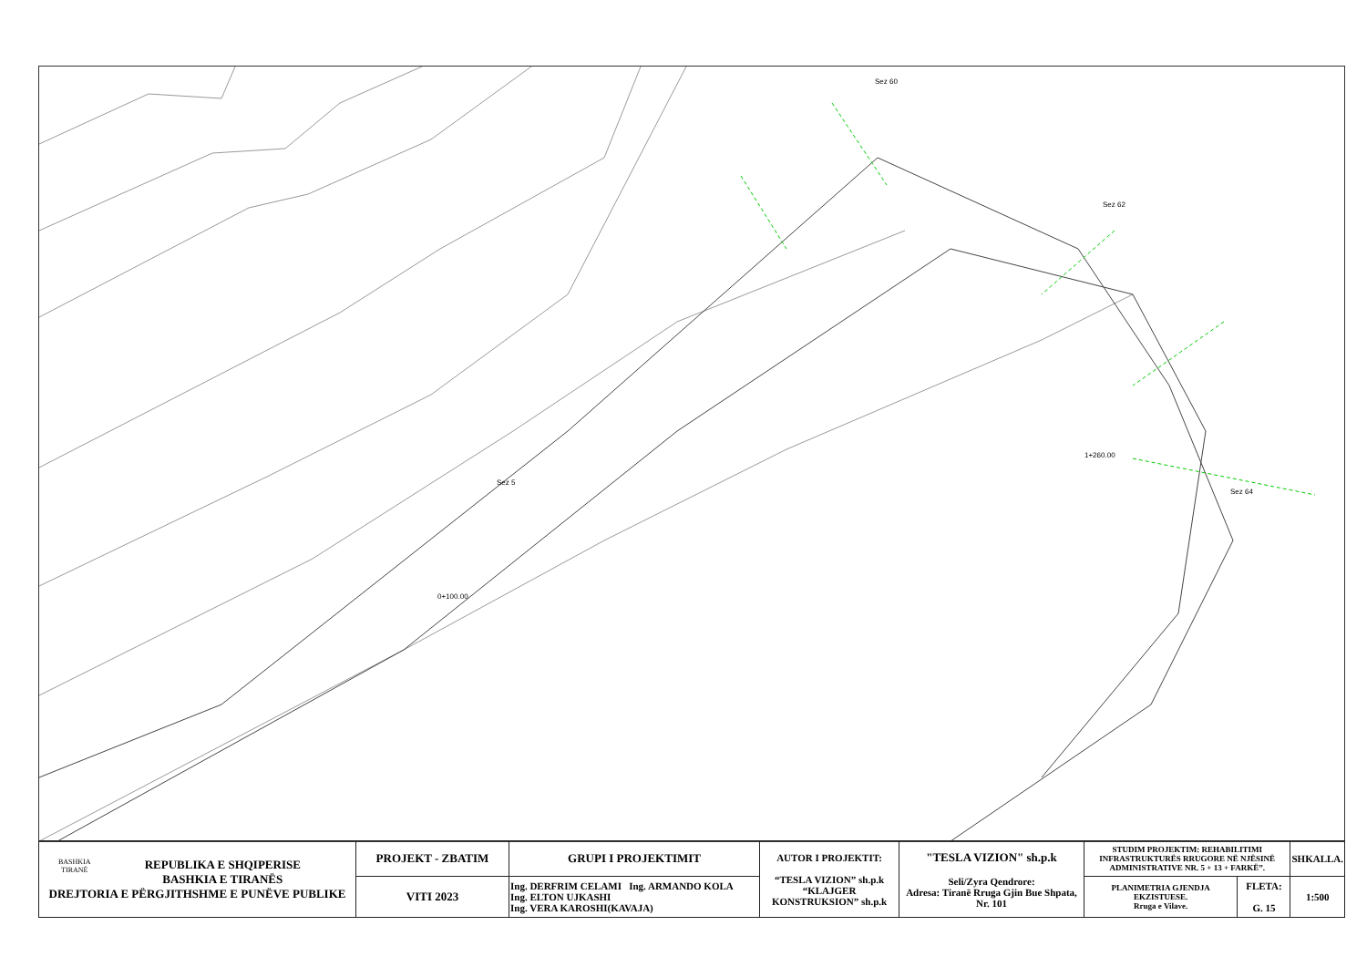Sez 60
Sez 62
Sez 64
Sez 5
0+100.00
1+260.00
| BASHKIA TIRANË REPUBLIKA E SHQIPERISE BASHKIA E TIRANËS DREJTORIA E PËRGJITHSHME E PUNËVE PUBLIKE | PROJEKT - ZBATIM | GRUPI I PROJEKTIMIT | AUTOR I PROJEKTIT: “TESLA VIZION” sh.p.k “KLAJGER KONSTRUKSION” sh.p.k | "TESLA VIZION" sh.p.k Seli/Zyra Qendrore: Adresa: Tiranë Rruga Gjin Bue Shpata, Nr. 101 | STUDIM PROJEKTIM: REHABILITIMI INFRASTRUKTURËS RRUGORE NË NJËSINË ADMINISTRATIVE NR. 5 + 13 + FARKË”. | | SHKALLA. |
| | VITI 2023 | Ing. DERFRIM CELAMI Ing. ARMANDO KOLA Ing. ELTON UJKASHI Ing. VERA KAROSHI(KAVAJA) | | | PLANIMETRIA GJENDJA EKZISTUESE. Rruga e Vilave. | FLETA: G. 15 | 1:500 |